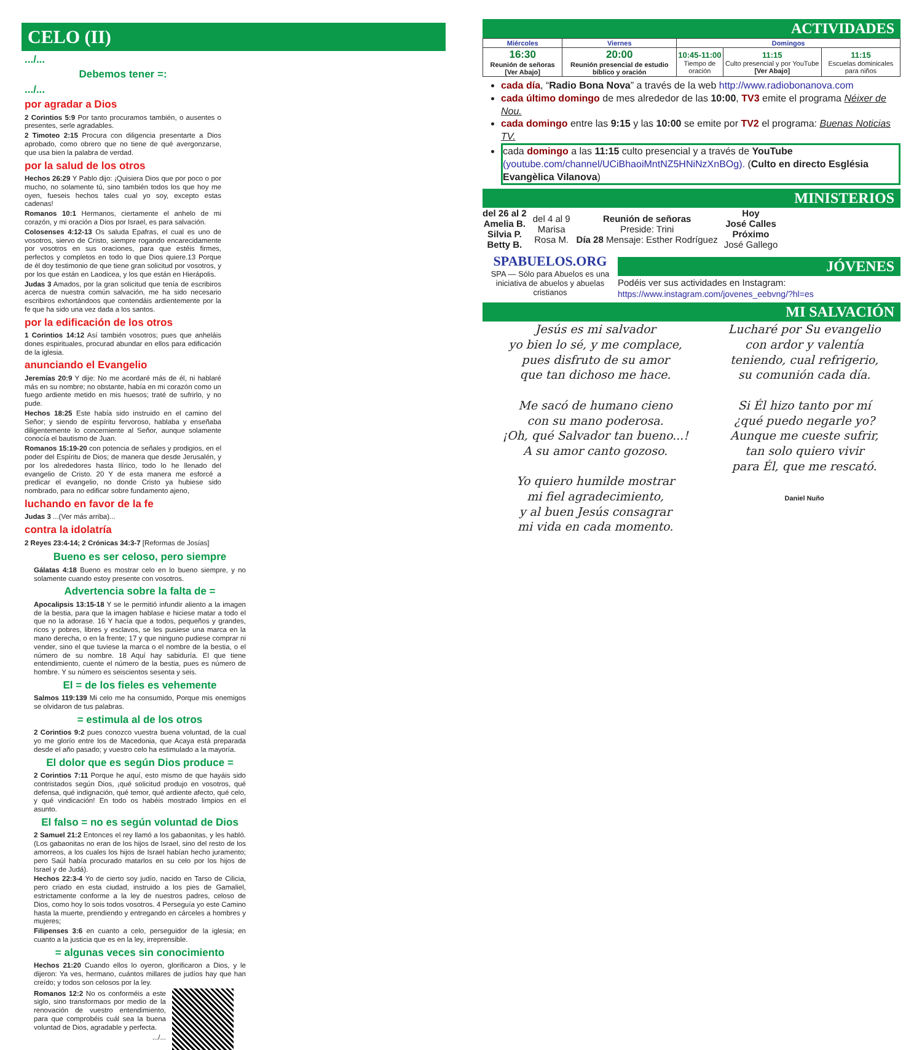CELO (II)
.../...
Debemos tener =:
.../...
por agradar a Dios
2 Corintios 5:9 Por tanto procuramos también, o ausentes o presentes, serle agradables.
2 Timoteo 2:15 Procura con diligencia presentarte a Dios aprobado, como obrero que no tiene de qué avergonzarse, que usa bien la palabra de verdad.
por la salud de los otros
Hechos 26:29 Y Pablo dijo: ¡Quisiera Dios que por poco o por mucho, no solamente tú, sino también todos los que hoy me oyen, fueseis hechos tales cual yo soy, excepto estas cadenas!
Romanos 10:1 Hermanos, ciertamente el anhelo de mi corazón, y mi oración a Dios por Israel, es para salvación.
Colosenses 4:12-13 Os saluda Epafras, el cual es uno de vosotros, siervo de Cristo, siempre rogando encarecidamente por vosotros en sus oraciones, para que estéis firmes, perfectos y completos en todo lo que Dios quiere.13 Porque de él doy testimonio de que tiene gran solicitud por vosotros, y por los que están en Laodicea, y los que están en Hierápolis.
Judas 3 Amados, por la gran solicitud que tenía de escribiros acerca de nuestra común salvación, me ha sido necesario escribiros exhortándoos que contendáis ardientemente por la fe que ha sido una vez dada a los santos.
por la edificación de los otros
1 Corintios 14:12 Así también vosotros; pues que anheláis dones espirituales, procurad abundar en ellos para edificación de la iglesia.
anunciando el Evangelio
Jeremías 20:9 Y dije: No me acordaré más de él, ni hablaré más en su nombre; no obstante, había en mi corazón como un fuego ardiente metido en mis huesos; traté de sufrirlo, y no pude.
Hechos 18:25 Este había sido instruido en el camino del Señor; y siendo de espíritu fervoroso, hablaba y enseñaba diligentemente lo concerniente al Señor, aunque solamente conocía el bautismo de Juan.
Romanos 15:19-20 con potencia de señales y prodigios, en el poder del Espíritu de Dios; de manera que desde Jerusalén, y por los alrededores hasta Ilírico, todo lo he llenado del evangelio de Cristo. 20 Y de esta manera me esforcé a predicar el evangelio, no donde Cristo ya hubiese sido nombrado, para no edificar sobre fundamento ajeno,
luchando en favor de la fe
Judas 3 ...(Ver más arriba)...
contra la idolatría
2 Reyes 23:4-14; 2 Crónicas 34:3-7 [Reformas de Josías]
Bueno es ser celoso, pero siempre
Gálatas 4:18 Bueno es mostrar celo en lo bueno siempre, y no solamente cuando estoy presente con vosotros.
Advertencia sobre la falta de =
Apocalipsis 13:15-18 Y se le permitió infundir aliento a la imagen de la bestia, para que la imagen hablase e hiciese matar a todo el que no la adorase. 16 Y hacía que a todos, pequeños y grandes, ricos y pobres, libres y esclavos, se les pusiese una marca en la mano derecha, o en la frente; 17 y que ninguno pudiese comprar ni vender, sino el que tuviese la marca o el nombre de la bestia, o el número de su nombre. 18 Aquí hay sabiduría. El que tiene entendimiento, cuente el número de la bestia, pues es número de hombre. Y su número es seiscientos sesenta y seis.
El = de los fieles es vehemente
Salmos 119:139 Mi celo me ha consumido, Porque mis enemigos se olvidaron de tus palabras.
= estimula al de los otros
2 Corintios 9:2 pues conozco vuestra buena voluntad, de la cual yo me glorío entre los de Macedonia, que Acaya está preparada desde el año pasado; y vuestro celo ha estimulado a la mayoría.
El dolor que es según Dios produce =
2 Corintios 7:11 Porque he aquí, esto mismo de que hayáis sido contristados según Dios, ¡qué solicitud produjo en vosotros, qué defensa, qué indignación, qué temor, qué ardiente afecto, qué celo, y qué vindicación! En todo os habéis mostrado limpios en el asunto.
El falso = no es según voluntad de Dios
2 Samuel 21:2 Entonces el rey llamó a los gabaonitas, y les habló. (Los gabaonitas no eran de los hijos de Israel, sino del resto de los amorreos, a los cuales los hijos de Israel habían hecho juramento; pero Saúl había procurado matarlos en su celo por los hijos de Israel y de Judá).
Hechos 22:3-4 Yo de cierto soy judío, nacido en Tarso de Cilicia, pero criado en esta ciudad, instruido a los pies de Gamaliel, estrictamente conforme a la ley de nuestros padres, celoso de Dios, como hoy lo sois todos vosotros. 4 Perseguía yo este Camino hasta la muerte, prendiendo y entregando en cárceles a hombres y mujeres;
Filipenses 3:6 en cuanto a celo, perseguidor de la iglesia; en cuanto a la justicia que es en la ley, irreprensible.
= algunas veces sin conocimiento
Hechos 21:20 Cuando ellos lo oyeron, glorificaron a Dios, y le dijeron: Ya ves, hermano, cuántos millares de judíos hay que han creído; y todos son celosos por la ley.
Romanos 12:2 No os conforméis a este siglo, sino transformaos por medio de la renovación de vuestro entendimiento, para que comprobéis cuál sea la buena voluntad de Dios, agradable y perfecta.
.../...
ACTIVIDADES
| Miércoles | Viernes | Domingos | | |
| --- | --- | --- | --- | --- |
| 16:30 Reunión de señoras [Ver Abajo] | 20:00 Reunión presencial de estudio bíblico y oración | 10:45-11:00 Tiempo de oración | 11:15 Culto presencial y por YouTube [Ver Abajo] | 11:15 Escuelas dominicales para niños |
cada día, “Radio Bona Nova” a través de la web http://www.radiobonanova.com
cada último domingo de mes alrededor de las 10:00, TV3 emite el programa Néixer de Nou.
cada domingo entre las 9:15 y las 10:00 se emite por TV2 el programa: Buenas Noticias TV.
cada domingo a las 11:15 culto presencial y a través de YouTube (youtube.com/channel/UCiBhaoiMntNZ5HNiNzXnBOg). (Culto en directo Església Evangèlica Vilanova)
MINISTERIOS
del 26 al 2
Amelia B.
Silvia P.
Betty B.
del 4 al 9
Marisa
Rosa M.
Reunión de señoras
Preside: Trini
Día 28 Mensaje: Esther Rodríguez
Hoy
José Calles
Próximo
José Gallego
SPABUELOS.ORG
SPA — Sólo para Abuelos es una iniciativa de abuelos y abuelas cristianos
JÓVENES
Podéis ver sus actividades en Instagram:
https://www.instagram.com/jovenes_eebvng/?hl=es
MI SALVACIÓN
Jesús es mi salvador
yo bien lo sé, y me complace,
pues disfruto de su amor
que tan dichoso me hace.
Me sacó de humano cieno
con su mano poderosa.
¡Oh, qué Salvador tan bueno...!
A su amor canto gozoso.
Yo quiero humilde mostrar
mi fiel agradecimiento,
y al buen Jesús consagrar
mi vida en cada momento.
Lucharé por Su evangelio
con ardor y valentía
teniendo, cual refrigerio,
su comunión cada día.
Si Él hizo tanto por mí
¿qué puedo negarle yo?
Aunque me cueste sufrir,
tan solo quiero vivir
para Él, que me rescató.
Daniel Nuño